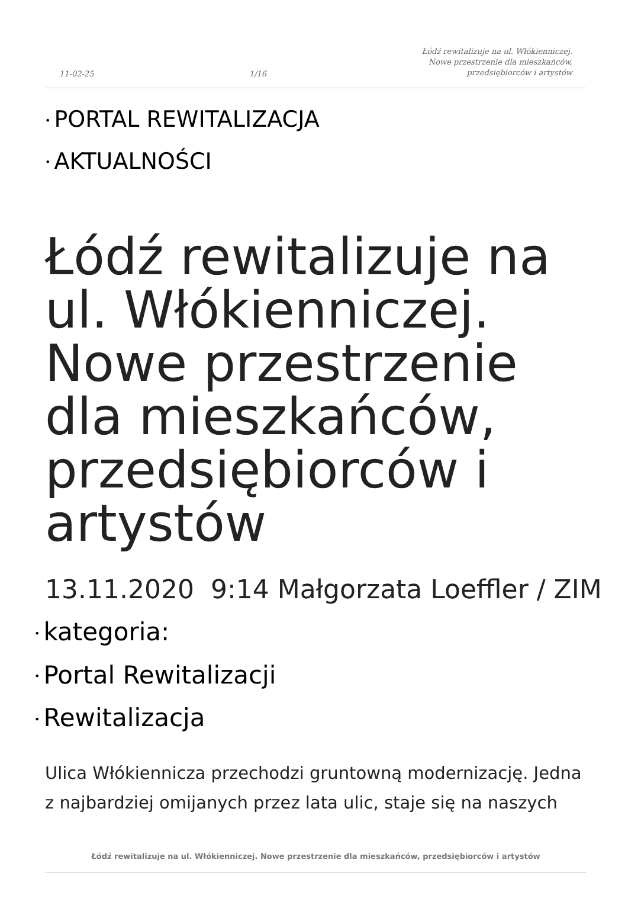11-02-25 1/16 Łódź rewitalizuje na ul. Włókienniczej.
Nowe przestrzenie dla mieszkańców,
przedsiębiorców i artystów
• PORTAL REWITALIZACJA
• AKTUALNOŚCI
Łódź rewitalizuje na ul. Włókienniczej. Nowe przestrzenie dla mieszkańców, przedsiębiorców i artystów
13.11.2020 9:14 Małgorzata Loeffler / ZIM
• kategoria:
• Portal Rewitalizacji
• Rewitalizacja
Ulica Włókiennicza przechodzi gruntowną modernizację. Jedna z najbardziej omijanych przez lata ulic, staje się na naszych
Łódź rewitalizuje na ul. Włókienniczej. Nowe przestrzenie dla mieszkańców, przedsiębiorców i artystów